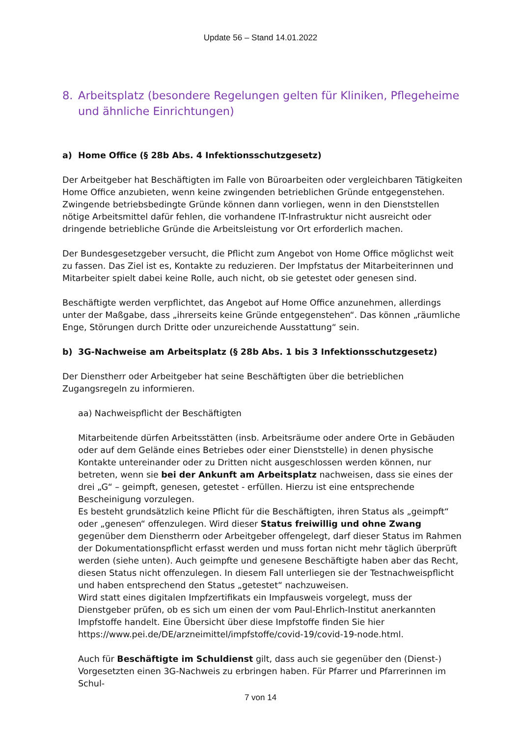Update 56 – Stand 14.01.2022
8. Arbeitsplatz (besondere Regelungen gelten für Kliniken, Pflegeheime und ähnliche Einrichtungen)
a) Home Office (§ 28b Abs. 4 Infektionsschutzgesetz)
Der Arbeitgeber hat Beschäftigten im Falle von Büroarbeiten oder vergleichbaren Tätigkeiten Home Office anzubieten, wenn keine zwingenden betrieblichen Gründe entgegenstehen. Zwingende betriebsbedingte Gründe können dann vorliegen, wenn in den Dienststellen nötige Arbeitsmittel dafür fehlen, die vorhandene IT-Infrastruktur nicht ausreicht oder dringende betriebliche Gründe die Arbeitsleistung vor Ort erforderlich machen.
Der Bundesgesetzgeber versucht, die Pflicht zum Angebot von Home Office möglichst weit zu fassen. Das Ziel ist es, Kontakte zu reduzieren. Der Impfstatus der Mitarbeiterinnen und Mitarbeiter spielt dabei keine Rolle, auch nicht, ob sie getestet oder genesen sind.
Beschäftigte werden verpflichtet, das Angebot auf Home Office anzunehmen, allerdings unter der Maßgabe, dass „ihrerseits keine Gründe entgegenstehen“. Das können „räumliche Enge, Störungen durch Dritte oder unzureichende Ausstattung“ sein.
b) 3G-Nachweise am Arbeitsplatz (§ 28b Abs. 1 bis 3 Infektionsschutzgesetz)
Der Dienstherr oder Arbeitgeber hat seine Beschäftigten über die betrieblichen Zugangsregeln zu informieren.
aa) Nachweispflicht der Beschäftigten
Mitarbeitende dürfen Arbeitsstätten (insb. Arbeitsräume oder andere Orte in Gebäuden oder auf dem Gelände eines Betriebes oder einer Dienststelle) in denen physische Kontakte untereinander oder zu Dritten nicht ausgeschlossen werden können, nur betreten, wenn sie bei der Ankunft am Arbeitsplatz nachweisen, dass sie eines der drei „G“ – geimpft, genesen, getestet - erfüllen. Hierzu ist eine entsprechende Bescheinigung vorzulegen.
Es besteht grundsätzlich keine Pflicht für die Beschäftigten, ihren Status als „geimpft“ oder „genesen“ offenzulegen. Wird dieser Status freiwillig und ohne Zwang gegenüber dem Dienstherrn oder Arbeitgeber offengelegt, darf dieser Status im Rahmen der Dokumentationspflicht erfasst werden und muss fortan nicht mehr täglich überprüft werden (siehe unten). Auch geimpfte und genesene Beschäftigte haben aber das Recht, diesen Status nicht offenzulegen. In diesem Fall unterliegen sie der Testnachweispflicht und haben entsprechend den Status „getestet“ nachzuweisen.
Wird statt eines digitalen Impfzertifikats ein Impfausweis vorgelegt, muss der Dienstgeber prüfen, ob es sich um einen der vom Paul-Ehrlich-Institut anerkannten Impfstoffe handelt. Eine Übersicht über diese Impfstoffe finden Sie hier https://www.pei.de/DE/arzneimittel/impfstoffe/covid-19/covid-19-node.html.
Auch für Beschäftigte im Schuldienst gilt, dass auch sie gegenüber den (Dienst-) Vorgesetzten einen 3G-Nachweis zu erbringen haben. Für Pfarrer und Pfarrerinnen im Schul-
7 von 14